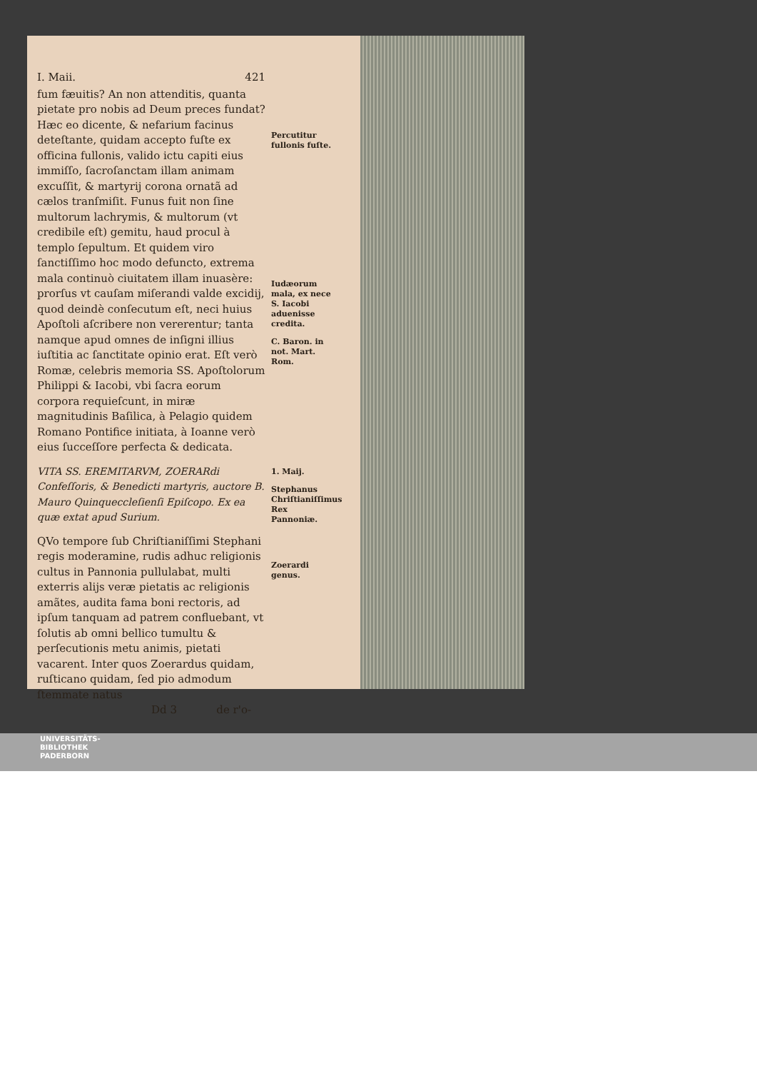I. Maii. 421
fum fæuitis? An non attenditis, quanta pietate pro nobis ad Deum preces fundat? Hæc eo dicente, & nefarium facinus deteſtante, quidam accepto fuſte ex officina fullonis, valido ictu capiti eius immiſſo, ſacroſanctam illam animam excuſſit, & martyrij corona ornatã ad cælos tranſmiſit. Funus fuit non ſine multorum lachrymis, & multorum (vt credibile eſt) gemitu, haud procul à templo ſepultum. Et quidem viro ſanctiſſimo hoc modo defuncto, extrema mala continuò ciuitatem illam inuasère: prorſus vt cauſam miſerandi valde excidij, quod deindè conſecutum eſt, neci huius Apoſtoli aſcribere non vererentur; tanta namque apud omnes de inſigni illius iuſtitia ac ſanctitate opinio erat. Eſt verò Romæ, celebris memoria SS. Apoſtolorum Philippi & Iacobi, vbi ſacra eorum corpora requieſcunt, in miræ magnitudinis Baſilica, à Pelagio quidem Romano Pontifice initiata, à Ioanne verò eius ſucceſſore perfecta & dedicata.
VITA SS. EREMITARVM, ZOERARdi Confeſſoris, & Benedicti martyris, auctore B. Mauro Quinqueccleſienſi Epiſcopo. Ex ea quæ extat apud Surium.
QVo tempore ſub Chriſtianiſſimi Stephani regis moderamine, rudis adhuc religionis cultus in Pannonia pullulabat, multi exterris alijs veræ pietatis ac religionis amãtes, audita fama boni rectoris, ad ipſum tanquam ad patrem confluebant, vt ſolutis ab omni bellico tumultu & perſecutionis metu animis, pietati vacarent. Inter quos Zoerardus quidam, ruſticano quidam, ſed pio admodum ſtemmate natus
Dd 3 de r'o-
Percutitur fullonis fuſte.
Iudæorum mala, ex nece S. Iacobi aduenisse credita.
C. Baron. in not. Mart. Rom.
1. Maij.
Stephanus Chriſtianiſſimus Rex Pannoniæ.
Zoerardi genus.
UNIVERSITÄTS-
BIBLIOTHEK
PADERBORN